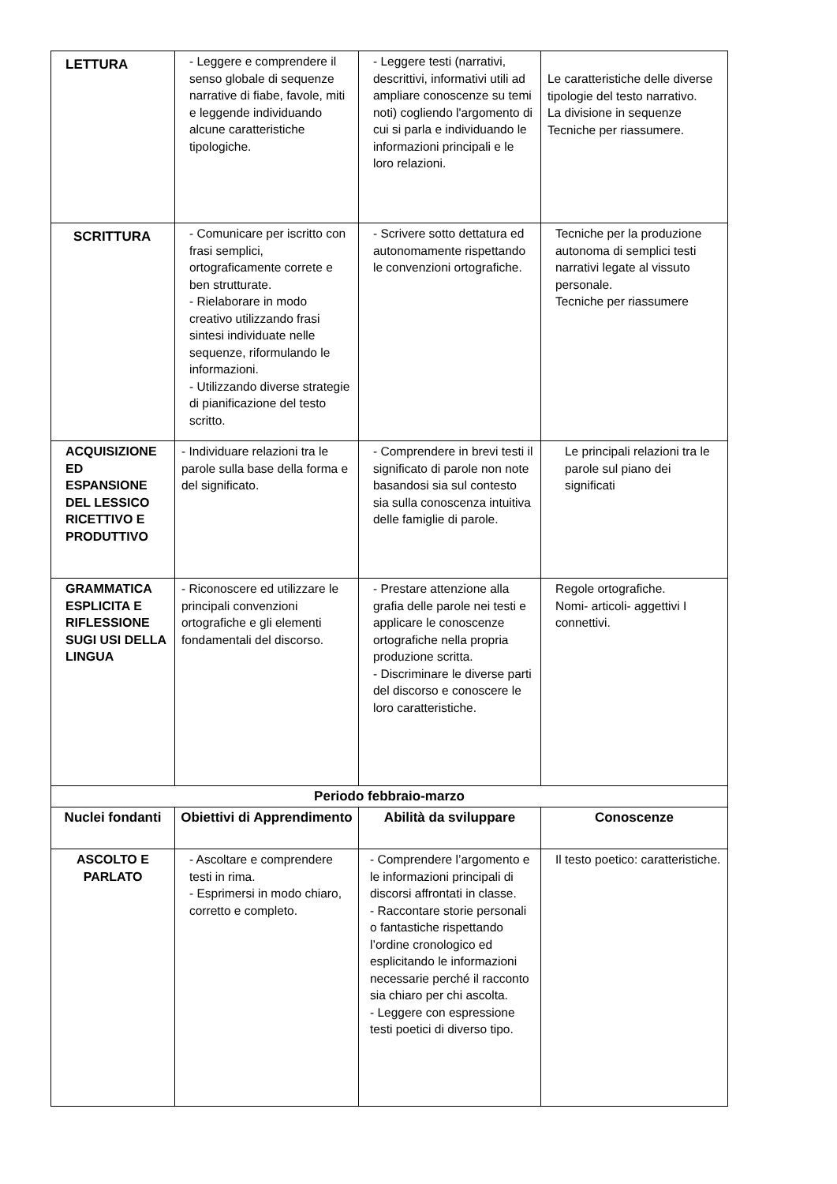| LETTURA | - Leggere e comprendere il senso globale di sequenze narrative di fiabe, favole, miti e leggende individuando alcune caratteristiche tipologiche. | - Leggere testi (narrativi, descrittivi, informativi utili ad ampliare conoscenze su temi noti) cogliendo l'argomento di cui si parla e individuando le informazioni principali e le loro relazioni. | Le caratteristiche delle diverse tipologie del testo narrativo. La divisione in sequenze Tecniche per riassumere. |
| SCRITTURA | - Comunicare per iscritto con frasi semplici, ortograficamente correte e ben strutturate. - Rielaborare in modo creativo utilizzando frasi sintesi individuate nelle sequenze, riformulando le informazioni. - Utilizzando diverse strategie di pianificazione del testo scritto. | - Scrivere sotto dettatura ed autonomamente rispettando le convenzioni ortografiche. | Tecniche per la produzione autonoma di semplici testi narrativi legate al vissuto personale. Tecniche per riassumere |
| ACQUISIZIONE ED ESPANSIONE DEL LESSICO RICETTIVO E PRODUTTIVO | - Individuare relazioni tra le parole sulla base della forma e del significato. | - Comprendere in brevi testi il significato di parole non note basandosi sia sul contesto sia sulla conoscenza intuitiva delle famiglie di parole. | Le principali relazioni tra le parole sul piano dei significati |
| GRAMMATICA ESPLICITA E RIFLESSIONE SUGI USI DELLA LINGUA | - Riconoscere ed utilizzare le principali convenzioni ortografiche e gli elementi fondamentali del discorso. | - Prestare attenzione alla grafia delle parole nei testi e applicare le conoscenze ortografiche nella propria produzione scritta. - Discriminare le diverse parti del discorso e conoscere le loro caratteristiche. | Regole ortografiche. Nomi- articoli- aggettivi I connettivi. |
| Periodo febbraio-marzo | | | |
| Nuclei fondanti | Obiettivi di Apprendimento | Abilità da sviluppare | Conoscenze |
| ASCOLTO E PARLATO | - Ascoltare e comprendere testi in rima. - Esprimersi in modo chiaro, corretto e completo. | - Comprendere l’argomento e le informazioni principali di discorsi affrontati in classe. - Raccontare storie personali o fantastiche rispettando l’ordine cronologico ed esplicitando le informazioni necessarie perché il racconto sia chiaro per chi ascolta. - Leggere con espressione testi poetici di diverso tipo. | Il testo poetico: caratteristiche. |